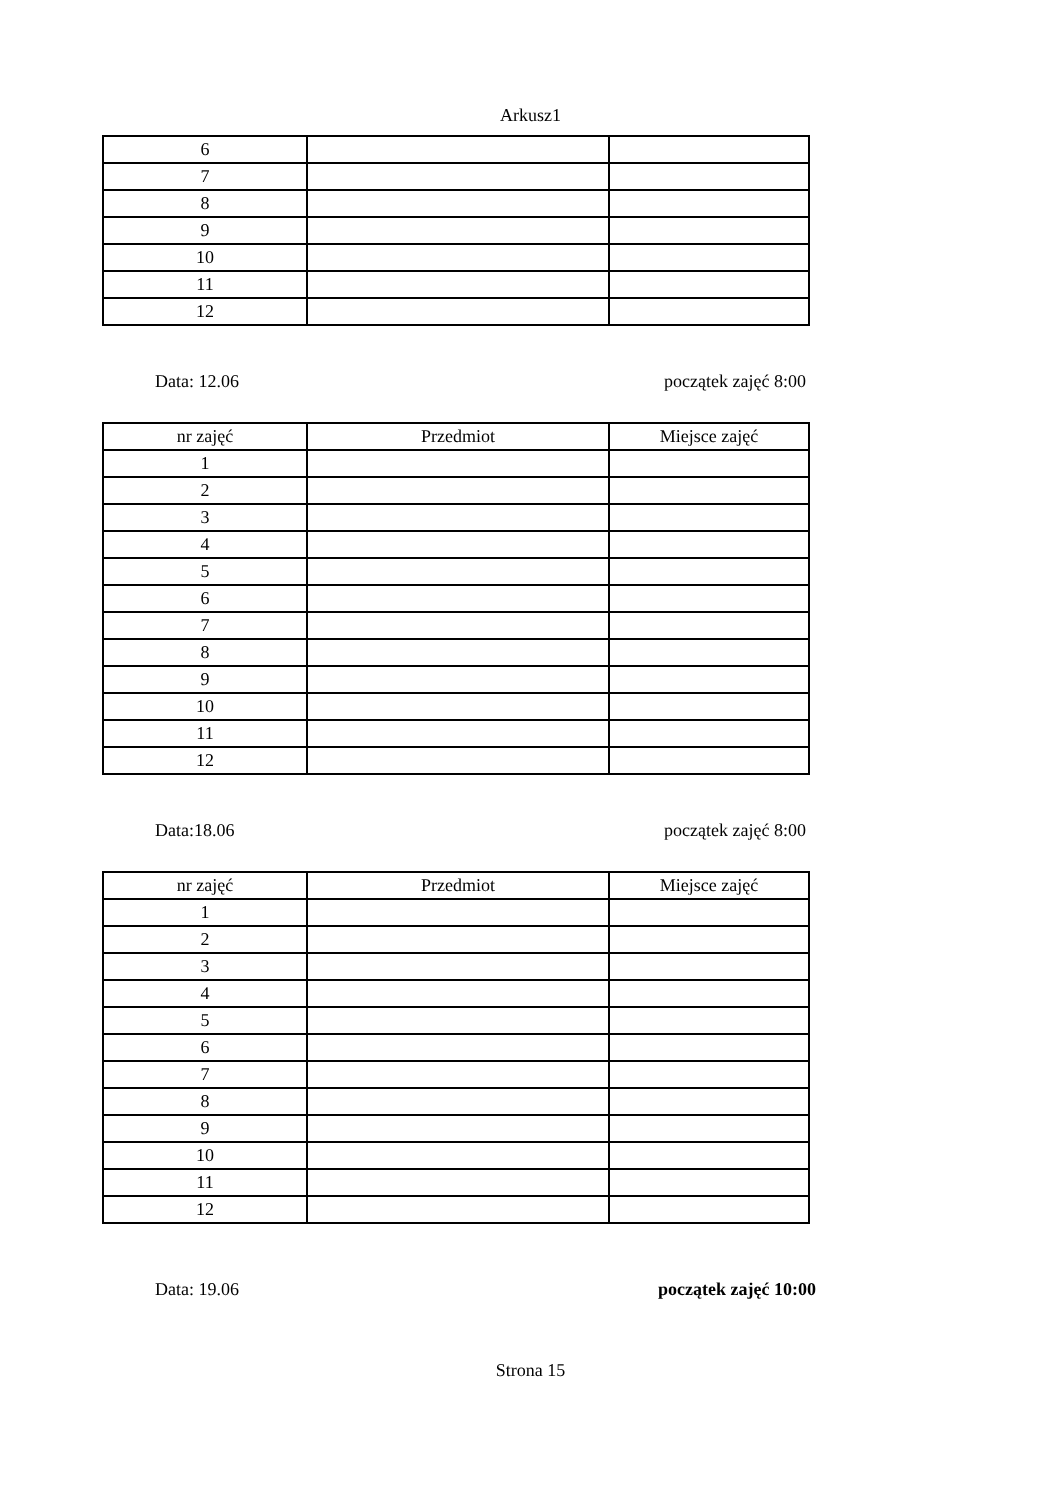Arkusz1
| 6 | | |
| 7 | | |
| 8 | | |
| 9 | | |
| 10 | | |
| 11 | | |
| 12 | | |
Data: 12.06 początek zajęć 8:00
| nr zajęć | Przedmiot | Miejsce zajęć |
| --- | --- | --- |
| 1 | | |
| 2 | | |
| 3 | | |
| 4 | | |
| 5 | | |
| 6 | | |
| 7 | | |
| 8 | | |
| 9 | | |
| 10 | | |
| 11 | | |
| 12 | | |
Data:18.06 początek zajęć 8:00
| nr zajęć | Przedmiot | Miejsce zajęć |
| --- | --- | --- |
| 1 | | |
| 2 | | |
| 3 | | |
| 4 | | |
| 5 | | |
| 6 | | |
| 7 | | |
| 8 | | |
| 9 | | |
| 10 | | |
| 11 | | |
| 12 | | |
Data: 19.06 początek zajęć 10:00
Strona 15